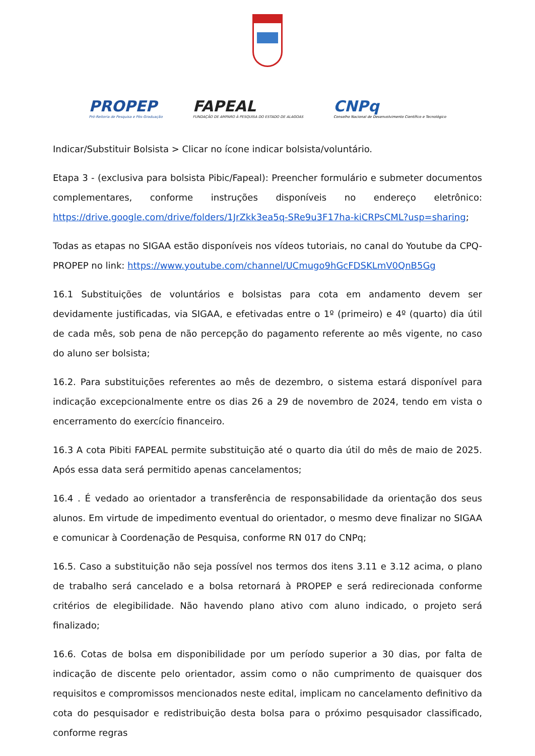PROPEP
Pró-Reitoria de Pesquisa e Pós-Graduação
FAPEAL
FUNDAÇÃO DE AMPARO À PESQUISA DO ESTADO DE ALAGOAS
CNPq
Conselho Nacional de Desenvolvimento Científico e Tecnológico
Indicar/Substituir Bolsista > Clicar no ícone indicar bolsista/voluntário.
Etapa 3 - (exclusiva para bolsista Pibic/Fapeal): Preencher formulário e submeter documentos complementares, conforme instruções disponíveis no endereço eletrônico: https://drive.google.com/drive/folders/1JrZkk3ea5q-SRe9u3F17ha-kiCRPsCML?usp=sharing;
Todas as etapas no SIGAA estão disponíveis nos vídeos tutoriais, no canal do Youtube da CPQ-PROPEP no link: https://www.youtube.com/channel/UCmugo9hGcFDSKLmV0QnB5Gg
16.1 Substituições de voluntários e bolsistas para cota em andamento devem ser devidamente justificadas, via SIGAA, e efetivadas entre o 1º (primeiro) e 4º (quarto) dia útil de cada mês, sob pena de não percepção do pagamento referente ao mês vigente, no caso do aluno ser bolsista;
16.2. Para substituições referentes ao mês de dezembro, o sistema estará disponível para indicação excepcionalmente entre os dias 26 a 29 de novembro de 2024, tendo em vista o encerramento do exercício financeiro.
16.3 A cota Pibiti FAPEAL permite substituição até o quarto dia útil do mês de maio de 2025. Após essa data será permitido apenas cancelamentos;
16.4 . É vedado ao orientador a transferência de responsabilidade da orientação dos seus alunos. Em virtude de impedimento eventual do orientador, o mesmo deve finalizar no SIGAA e comunicar à Coordenação de Pesquisa, conforme RN 017 do CNPq;
16.5. Caso a substituição não seja possível nos termos dos itens 3.11 e 3.12 acima, o plano de trabalho será cancelado e a bolsa retornará à PROPEP e será redirecionada conforme critérios de elegibilidade. Não havendo plano ativo com aluno indicado, o projeto será finalizado;
16.6. Cotas de bolsa em disponibilidade por um período superior a 30 dias, por falta de indicação de discente pelo orientador, assim como o não cumprimento de quaisquer dos requisitos e compromissos mencionados neste edital, implicam no cancelamento definitivo da cota do pesquisador e redistribuição desta bolsa para o próximo pesquisador classificado, conforme regras